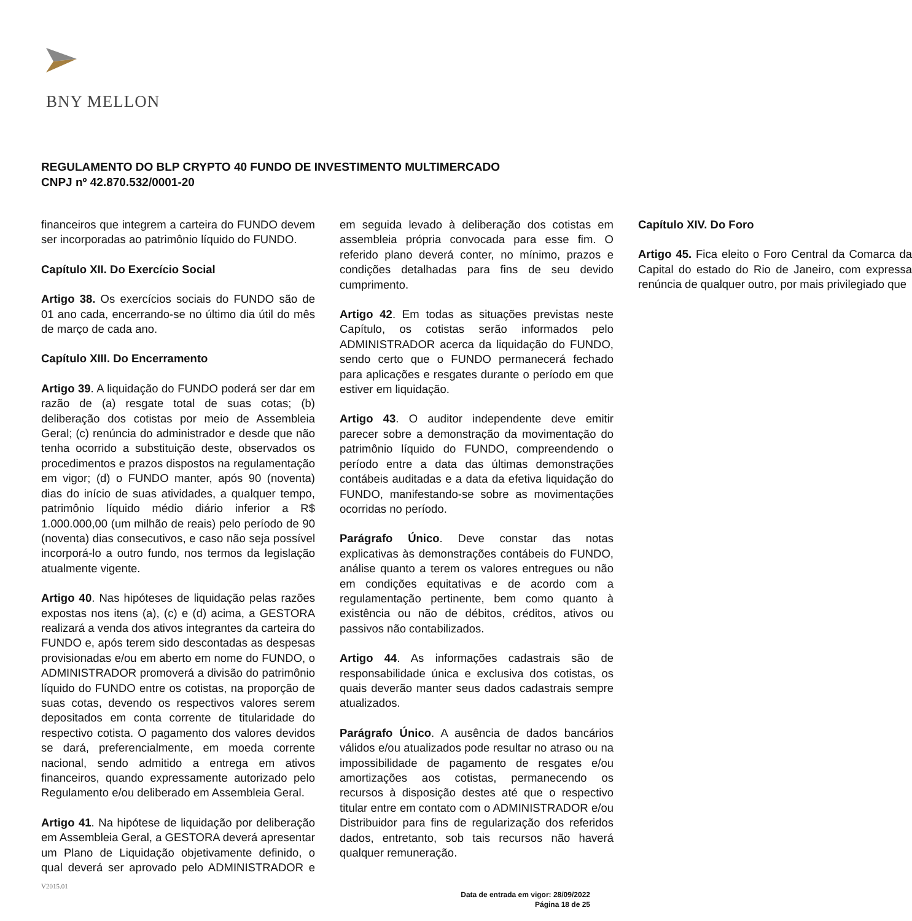BNY MELLON
REGULAMENTO DO BLP CRYPTO 40 FUNDO DE INVESTIMENTO MULTIMERCADO
CNPJ nº 42.870.532/0001-20
financeiros que integrem a carteira do FUNDO devem ser incorporadas ao patrimônio líquido do FUNDO.
Capítulo XII. Do Exercício Social
Artigo 38. Os exercícios sociais do FUNDO são de 01 ano cada, encerrando-se no último dia útil do mês de março de cada ano.
Capítulo XIII. Do Encerramento
Artigo 39. A liquidação do FUNDO poderá ser dar em razão de (a) resgate total de suas cotas; (b) deliberação dos cotistas por meio de Assembleia Geral; (c) renúncia do administrador e desde que não tenha ocorrido a substituição deste, observados os procedimentos e prazos dispostos na regulamentação em vigor; (d) o FUNDO manter, após 90 (noventa) dias do início de suas atividades, a qualquer tempo, patrimônio líquido médio diário inferior a R$ 1.000.000,00 (um milhão de reais) pelo período de 90 (noventa) dias consecutivos, e caso não seja possível incorporá-lo a outro fundo, nos termos da legislação atualmente vigente.
Artigo 40. Nas hipóteses de liquidação pelas razões expostas nos itens (a), (c) e (d) acima, a GESTORA realizará a venda dos ativos integrantes da carteira do FUNDO e, após terem sido descontadas as despesas provisionadas e/ou em aberto em nome do FUNDO, o ADMINISTRADOR promoverá a divisão do patrimônio líquido do FUNDO entre os cotistas, na proporção de suas cotas, devendo os respectivos valores serem depositados em conta corrente de titularidade do respectivo cotista. O pagamento dos valores devidos se dará, preferencialmente, em moeda corrente nacional, sendo admitido a entrega em ativos financeiros, quando expressamente autorizado pelo Regulamento e/ou deliberado em Assembleia Geral.
Artigo 41. Na hipótese de liquidação por deliberação em Assembleia Geral, a GESTORA deverá apresentar um Plano de Liquidação objetivamente definido, o qual deverá ser aprovado pelo ADMINISTRADOR e em seguida levado à deliberação dos cotistas em assembleia própria convocada para esse fim. O referido plano deverá conter, no mínimo, prazos e condições detalhadas para fins de seu devido cumprimento.
Artigo 42. Em todas as situações previstas neste Capítulo, os cotistas serão informados pelo ADMINISTRADOR acerca da liquidação do FUNDO, sendo certo que o FUNDO permanecerá fechado para aplicações e resgates durante o período em que estiver em liquidação.
Artigo 43. O auditor independente deve emitir parecer sobre a demonstração da movimentação do patrimônio líquido do FUNDO, compreendendo o período entre a data das últimas demonstrações contábeis auditadas e a data da efetiva liquidação do FUNDO, manifestando-se sobre as movimentações ocorridas no período.
Parágrafo Único. Deve constar das notas explicativas às demonstrações contábeis do FUNDO, análise quanto a terem os valores entregues ou não em condições equitativas e de acordo com a regulamentação pertinente, bem como quanto à existência ou não de débitos, créditos, ativos ou passivos não contabilizados.
Artigo 44. As informações cadastrais são de responsabilidade única e exclusiva dos cotistas, os quais deverão manter seus dados cadastrais sempre atualizados.
Parágrafo Único. A ausência de dados bancários válidos e/ou atualizados pode resultar no atraso ou na impossibilidade de pagamento de resgates e/ou amortizações aos cotistas, permanecendo os recursos à disposição destes até que o respectivo titular entre em contato com o ADMINISTRADOR e/ou Distribuidor para fins de regularização dos referidos dados, entretanto, sob tais recursos não haverá qualquer remuneração.
Capítulo XIV. Do Foro
Artigo 45. Fica eleito o Foro Central da Comarca da Capital do estado do Rio de Janeiro, com expressa renúncia de qualquer outro, por mais privilegiado que
V2015.01
Data de entrada em vigor: 28/09/2022
Página 18 de 25